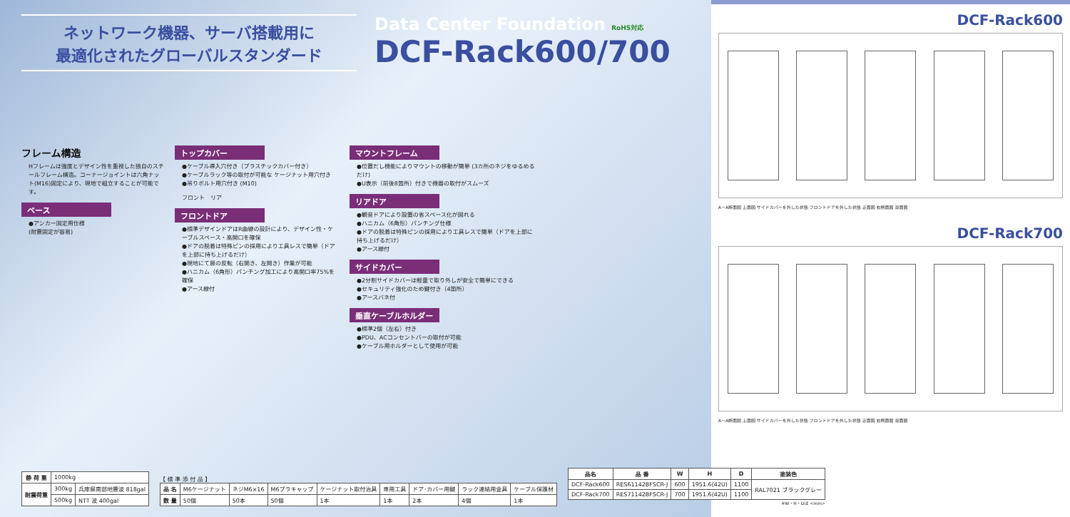ネットワーク機器、サーバ搭載用に
最適化されたグローバルスタンダード
Data Center Foundation RoHS対応
DCF-Rack600/700
フレーム構造
Hフレームは強度とデザイン性を重視した独自のスチールフレーム構造。コーナージョイントは六角ナット(M16)固定により、現地で組立することが可能です。
ベース
●アンカー固定用仕様
(耐震固定が容易)
トップカバー
●ケーブル導入穴付き（プラスチックカバー付き）
●ケーブルラック等の取付が可能な ケージナット用穴付き
●吊りボルト用穴付き (M10)
フロント　リア
フロントドア
●標準デザインドアはR曲線の設計により、デザイン性・ケーブルスペース・高開口を確保
●ドアの脱着は特殊ピンの採用により工具レスで簡単（ドアを上部に持ち上げるだけ）
●現地にて扉の反転（右開き、左開き）作業が可能
●ハニカム（6角形）パンチング加工により高開口率75%を確保
●アース線付
マウントフレーム
●位置だし機能によりマウントの移動が簡単 (3カ所のネジをゆるめるだけ)
●U表示（前後8箇所）付きで機器の取付がスムーズ
リアドア
●観音ドアにより設置の省スペース化が図れる
●ハニカム（6角形）パンチング仕様
●ドアの脱着は特殊ピンの採用により工具レスで簡単（ドアを上部に持ち上げるだけ）
●アース線付
サイドカバー
●2分割サイドカバーは軽量で取り外しが安全で簡単にできる
●セキュリティ強化のため鍵付き（4箇所）
●アースバネ付
垂直ケーブルホルダー
●標準2個（左右）付き
●PDU、ACコンセントバーの取付が可能
●ケーブル用ホルダーとして使用が可能
| 静 荷 重 | 1000kg | |
| 耐震荷重 | 300kg | 兵庫県南部地震波 818gal |
| | 500kg | NTT 波 400gal |
【 標 準 添 付 品 】
| 品 名 | M6ケージナット | ネジM6×16 | M6プラキャップ | ケージナット取付治具 | 専用工具 | ドア･カバー用鍵 | ラック連結用金具 | ケーブル保護材 |
| 数 量 | 50個 | 50本 | 50個 | 1本 | 1本 | 2本 | 4個 | 1本 |
| 品名 | 品 番 | W | H | D | 塗装色 |
| --- | --- | --- | --- | --- | --- |
| DCF-Rack600 | RES61142BFSCR-J | 600 | 1951.6(42U) | 1100 | RAL7021 ブラックグレー |
| DCF-Rack700 | RES71142BFSCR-J | 700 | 1951.6(42U) | 1100 | |
※W・H・Dは <mm>
DCF-Rack600
A－A断面図 上面図 サイドカバーを外した状態 フロントドアを外した状態 正面図 右側面図 背面図
DCF-Rack700
A－A断面図 上面図 サイドカバーを外した状態 フロントドアを外した状態 正面図 右側面図 背面図